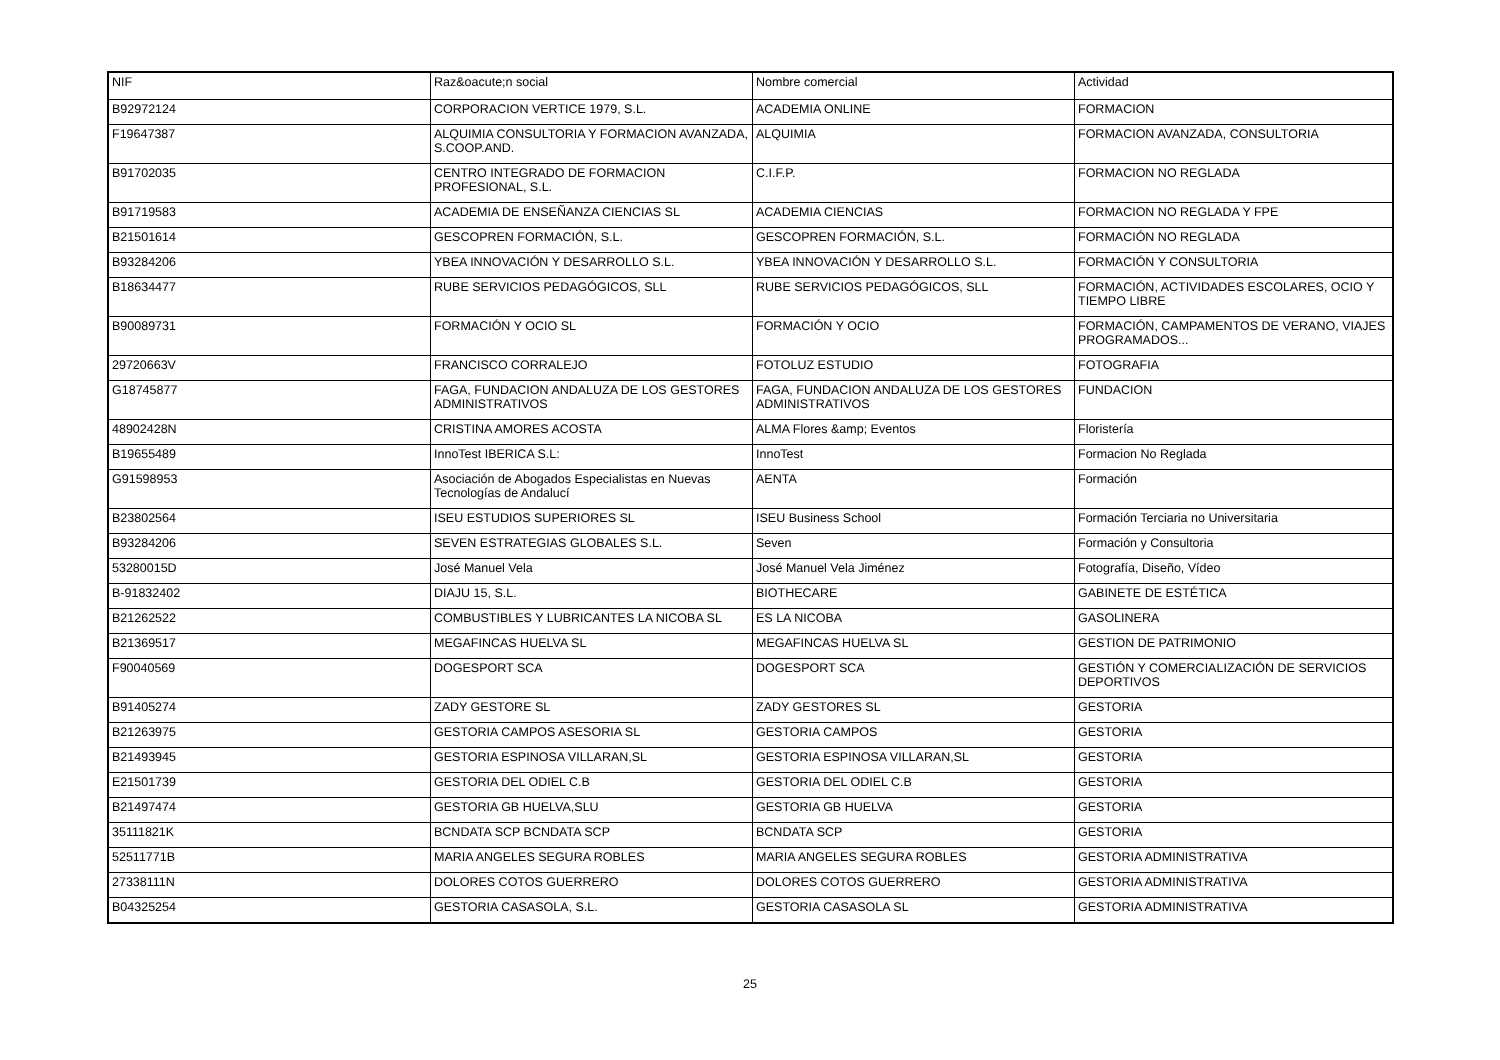| NIF | Raz&oacute;n social | Nombre comercial | Actividad |
| --- | --- | --- | --- |
| B92972124 | CORPORACION VERTICE 1979, S.L. | ACADEMIA ONLINE | FORMACION |
| F19647387 | ALQUIMIA CONSULTORIA Y FORMACION AVANZADA, S.COOP.AND. | ALQUIMIA | FORMACION AVANZADA, CONSULTORIA |
| B91702035 | CENTRO INTEGRADO DE FORMACION PROFESIONAL, S.L. | C.I.F.P. | FORMACION NO REGLADA |
| B91719583 | ACADEMIA DE ENSEÑANZA CIENCIAS SL | ACADEMIA CIENCIAS | FORMACION NO REGLADA Y FPE |
| B21501614 | GESCOPREN FORMACIÓN, S.L. | GESCOPREN FORMACIÓN, S.L. | FORMACIÓN NO REGLADA |
| B93284206 | YBEA INNOVACIÓN Y DESARROLLO S.L. | YBEA INNOVACIÓN Y DESARROLLO S.L. | FORMACIÓN Y CONSULTORIA |
| B18634477 | RUBE SERVICIOS PEDAGÓGICOS, SLL | RUBE SERVICIOS PEDAGÓGICOS, SLL | FORMACIÓN, ACTIVIDADES ESCOLARES, OCIO Y TIEMPO LIBRE |
| B90089731 | FORMACIÓN Y OCIO SL | FORMACIÓN Y OCIO | FORMACIÓN, CAMPAMENTOS DE VERANO, VIAJES PROGRAMADOS... |
| 29720663V | FRANCISCO CORRALEJO | FOTOLUZ ESTUDIO | FOTOGRAFIA |
| G18745877 | FAGA, FUNDACION ANDALUZA DE LOS GESTORES ADMINISTRATIVOS | FAGA, FUNDACION ANDALUZA DE LOS GESTORES ADMINISTRATIVOS | FUNDACION |
| 48902428N | CRISTINA AMORES ACOSTA | ALMA Flores &amp; Eventos | Floristería |
| B19655489 | InnoTest IBERICA S.L: | InnoTest | Formacion No Reglada |
| G91598953 | Asociación de Abogados Especialistas en Nuevas Tecnologías de Andalucí | AENTA | Formación |
| B23802564 | ISEU ESTUDIOS SUPERIORES SL | ISEU Business School | Formación Terciaria no Universitaria |
| B93284206 | SEVEN ESTRATEGIAS GLOBALES S.L. | Seven | Formación y Consultoria |
| 53280015D | José Manuel Vela | José Manuel Vela Jiménez | Fotografía, Diseño, Vídeo |
| B-91832402 | DIAJU 15, S.L. | BIOTHECARE | GABINETE DE ESTÉTICA |
| B21262522 | COMBUSTIBLES Y LUBRICANTES LA NICOBA SL | ES LA NICOBA | GASOLINERA |
| B21369517 | MEGAFINCAS HUELVA SL | MEGAFINCAS HUELVA SL | GESTION DE PATRIMONIO |
| F90040569 | DOGESPORT SCA | DOGESPORT SCA | GESTIÓN Y COMERCIALIZACIÓN DE SERVICIOS DEPORTIVOS |
| B91405274 | ZADY GESTORE SL | ZADY GESTORES SL | GESTORIA |
| B21263975 | GESTORIA CAMPOS ASESORIA SL | GESTORIA CAMPOS | GESTORIA |
| B21493945 | GESTORIA ESPINOSA VILLARAN,SL | GESTORIA ESPINOSA VILLARAN,SL | GESTORIA |
| E21501739 | GESTORIA DEL ODIEL C.B | GESTORIA DEL ODIEL C.B | GESTORIA |
| B21497474 | GESTORIA GB HUELVA,SLU | GESTORIA GB HUELVA | GESTORIA |
| 35111821K | BCNDATA SCP BCNDATA SCP | BCNDATA SCP | GESTORIA |
| 52511771B | MARIA ANGELES SEGURA ROBLES | MARIA ANGELES SEGURA ROBLES | GESTORIA ADMINISTRATIVA |
| 27338111N | DOLORES COTOS GUERRERO | DOLORES COTOS GUERRERO | GESTORIA ADMINISTRATIVA |
| B04325254 | GESTORIA CASASOLA, S.L. | GESTORIA CASASOLA SL | GESTORIA ADMINISTRATIVA |
25